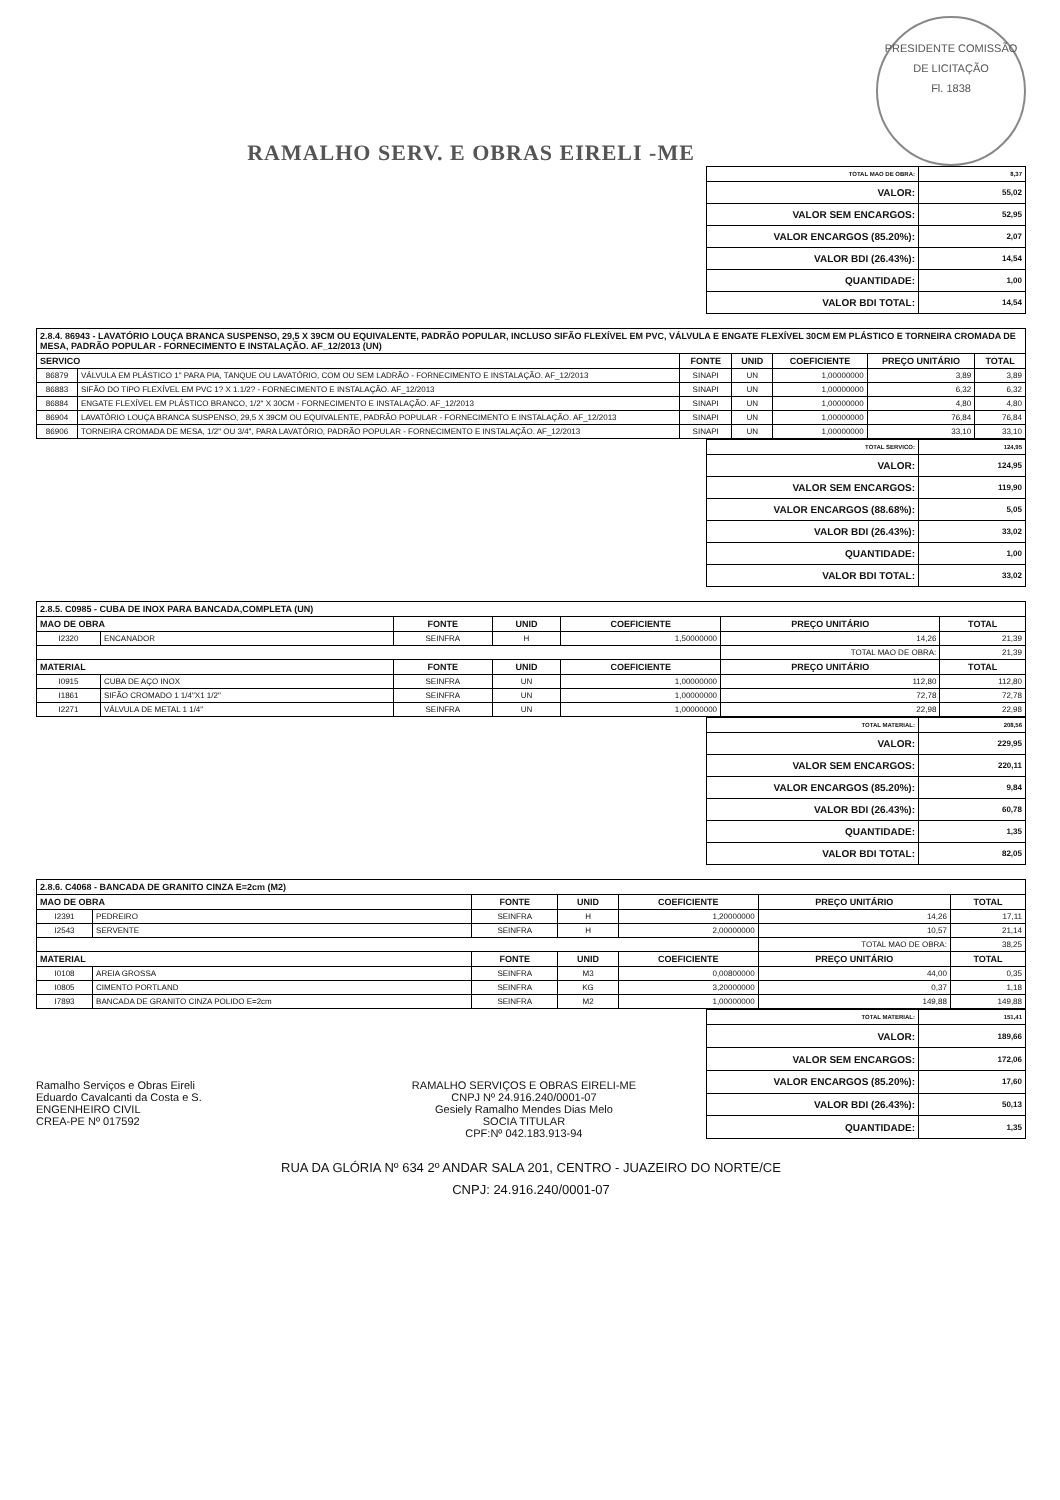RAMALHO SERV. E OBRAS EIRELI -ME
PRESIDENTE COMISSÃO DE LICITAÇÃO
Fl. 1838
| TOTAL MAO DE OBRA: | 8,37 |
| VALOR: | 55,02 |
| VALOR SEM ENCARGOS: | 52,95 |
| VALOR ENCARGOS (85.20%): | 2,07 |
| VALOR BDI (26.43%): | 14,54 |
| QUANTIDADE: | 1,00 |
| VALOR BDI TOTAL: | 14,54 |
| 2.8.4. 86943 - LAVATÓRIO LOUÇA BRANCA SUSPENSO, 29,5 X 39CM OU EQUIVALENTE, PADRÃO POPULAR, INCLUSO SIFÃO FLEXÍVEL EM PVC, VÁLVULA E ENGATE FLEXÍVEL 30CM EM PLÁSTICO E TORNEIRA CROMADA DE MESA, PADRÃO POPULAR - FORNECIMENTO E INSTALAÇÃO. AF_12/2013 (UN) | | | | | | |
| --- | --- | --- | --- | --- | --- | --- |
| SERVICO | | FONTE | UNID | COEFICIENTE | PREÇO UNITÁRIO | TOTAL |
| 86879 | VÁLVULA EM PLÁSTICO 1" PARA PIA, TANQUE OU LAVATÓRIO, COM OU SEM LADRÃO - FORNECIMENTO E INSTALAÇÃO. AF_12/2013 | SINAPI | UN | 1,00000000 | 3,89 | 3,89 |
| 86883 | SIFÃO DO TIPO FLEXÍVEL EM PVC 1? X 1.1/2? - FORNECIMENTO E INSTALAÇÃO. AF_12/2013 | SINAPI | UN | 1,00000000 | 6,32 | 6,32 |
| 86884 | ENGATE FLEXÍVEL EM PLÁSTICO BRANCO, 1/2" X 30CM - FORNECIMENTO E INSTALAÇÃO. AF_12/2013 | SINAPI | UN | 1,00000000 | 4,80 | 4,80 |
| 86904 | LAVATÓRIO LOUÇA BRANCA SUSPENSO, 29,5 X 39CM OU EQUIVALENTE, PADRÃO POPULAR - FORNECIMENTO E INSTALAÇÃO. AF_12/2013 | SINAPI | UN | 1,00000000 | 76,84 | 76,84 |
| 86906 | TORNEIRA CROMADA DE MESA, 1/2" OU 3/4", PARA LAVATÓRIO, PADRÃO POPULAR - FORNECIMENTO E INSTALAÇÃO. AF_12/2013 | SINAPI | UN | 1,00000000 | 33,10 | 33,10 |
| TOTAL SERVICO: | 124,95 |
| VALOR: | 124,95 |
| VALOR SEM ENCARGOS: | 119,90 |
| VALOR ENCARGOS (88.68%): | 5,05 |
| VALOR BDI (26.43%): | 33,02 |
| QUANTIDADE: | 1,00 |
| VALOR BDI TOTAL: | 33,02 |
| 2.8.5. C0985 - CUBA DE INOX PARA BANCADA,COMPLETA (UN) | | | | | | |
| --- | --- | --- | --- | --- | --- | --- |
| MAO DE OBRA | | FONTE | UNID | COEFICIENTE | PREÇO UNITÁRIO | TOTAL |
| I2320 | ENCANADOR | SEINFRA | H | 1,50000000 | 14,26 | 21,39 |
| | | | | | TOTAL MAO DE OBRA: | 21,39 |
| MATERIAL | | FONTE | UNID | COEFICIENTE | PREÇO UNITÁRIO | TOTAL |
| I0915 | CUBA DE AÇO INOX | SEINFRA | UN | 1,00000000 | 112,80 | 112,80 |
| I1861 | SIFÃO CROMADO 1 1/4"X1 1/2" | SEINFRA | UN | 1,00000000 | 72,78 | 72,78 |
| I2271 | VÁLVULA DE METAL 1 1/4" | SEINFRA | UN | 1,00000000 | 22,98 | 22,98 |
| TOTAL MATERIAL: | 208,56 |
| VALOR: | 229,95 |
| VALOR SEM ENCARGOS: | 220,11 |
| VALOR ENCARGOS (85.20%): | 9,84 |
| VALOR BDI (26.43%): | 60,78 |
| QUANTIDADE: | 1,35 |
| VALOR BDI TOTAL: | 82,05 |
| 2.8.6. C4068 - BANCADA DE GRANITO CINZA E=2cm (M2) | | | | | | |
| --- | --- | --- | --- | --- | --- | --- |
| MAO DE OBRA | | FONTE | UNID | COEFICIENTE | PREÇO UNITÁRIO | TOTAL |
| I2391 | PEDREIRO | SEINFRA | H | 1,20000000 | 14,26 | 17,11 |
| I2543 | SERVENTE | SEINFRA | H | 2,00000000 | 10,57 | 21,14 |
| | | | | | TOTAL MAO DE OBRA: | 38,25 |
| MATERIAL | | FONTE | UNID | COEFICIENTE | PREÇO UNITÁRIO | TOTAL |
| I0108 | AREIA GROSSA | SEINFRA | M3 | 0,00800000 | 44,00 | 0,35 |
| I0805 | CIMENTO PORTLAND | SEINFRA | KG | 3,20000000 | 0,37 | 1,18 |
| I7893 | BANCADA DE GRANITO CINZA POLIDO E=2cm | SEINFRA | M2 | 1,00000000 | 149,88 | 149,88 |
Ramalho Serviços e Obras Eireli
Eduardo Cavalcanti da Costa e S.
ENGENHEIRO CIVIL
CREA-PE Nº 017592
RAMALHO SERVIÇOS E OBRAS EIRELI-ME
CNPJ Nº 24.916.240/0001-07
Gesiely Ramalho Mendes Dias Melo
SOCIA TITULAR
CPF:Nº 042.183.913-94
| TOTAL MATERIAL: | 151,41 |
| VALOR: | 189,66 |
| VALOR SEM ENCARGOS: | 172,06 |
| VALOR ENCARGOS (85.20%): | 17,60 |
| VALOR BDI (26.43%): | 50,13 |
| QUANTIDADE: | 1,35 |
RUA DA GLÓRIA Nº 634 2º ANDAR SALA 201, CENTRO - JUAZEIRO DO NORTE/CE
CNPJ: 24.916.240/0001-07